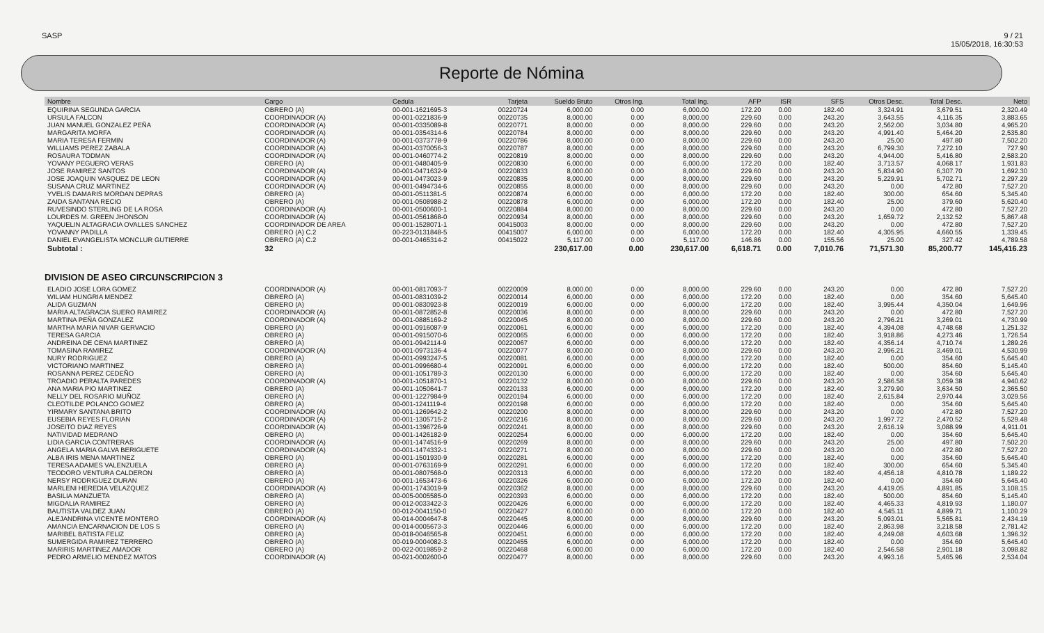SASP 9 / 21
15/05/2018, 16:30:53
Reporte de Nómina
| Nombre | Cargo | Cedula | Tarjeta | Sueldo Bruto | Otros Ing. | Total Ing. | AFP | ISR | SFS | Otros Desc. | Total Desc. | Neto |
| --- | --- | --- | --- | --- | --- | --- | --- | --- | --- | --- | --- | --- |
| EQUIRINA SEGUNDA GARCIA | OBRERO (A) | 00-001-1621695-3 | 00220724 | 6,000.00 | 0.00 | 6,000.00 | 172.20 | 0.00 | 182.40 | 3,324.91 | 3,679.51 | 2,320.49 |
| URSULA FALCON | COORDINADOR (A) | 00-001-0221836-9 | 00220735 | 8,000.00 | 0.00 | 8,000.00 | 229.60 | 0.00 | 243.20 | 3,643.55 | 4,116.35 | 3,883.65 |
| JUAN MANUEL GONZALEZ PEÑA | COORDINADOR (A) | 00-001-0335089-8 | 00220771 | 8,000.00 | 0.00 | 8,000.00 | 229.60 | 0.00 | 243.20 | 2,562.00 | 3,034.80 | 4,965.20 |
| MARGARITA MORFA | COORDINADOR (A) | 00-001-0354314-6 | 00220784 | 8,000.00 | 0.00 | 8,000.00 | 229.60 | 0.00 | 243.20 | 4,991.40 | 5,464.20 | 2,535.80 |
| MARIA TERESA FERMIN | COORDINADOR (A) | 00-001-0373778-9 | 00220786 | 8,000.00 | 0.00 | 8,000.00 | 229.60 | 0.00 | 243.20 | 25.00 | 497.80 | 7,502.20 |
| WILLIAMS PEREZ ZABALA | COORDINADOR (A) | 00-001-0370056-3 | 00220787 | 8,000.00 | 0.00 | 8,000.00 | 229.60 | 0.00 | 243.20 | 6,799.30 | 7,272.10 | 727.90 |
| ROSAURA TODMAN | COORDINADOR (A) | 00-001-0460774-2 | 00220819 | 8,000.00 | 0.00 | 8,000.00 | 229.60 | 0.00 | 243.20 | 4,944.00 | 5,416.80 | 2,583.20 |
| YOVANY PEGUERO VERAS | OBRERO (A) | 00-001-0480405-9 | 00220830 | 6,000.00 | 0.00 | 6,000.00 | 172.20 | 0.00 | 182.40 | 3,713.57 | 4,068.17 | 1,931.83 |
| JOSE RAMIREZ SANTOS | COORDINADOR (A) | 00-001-0471632-9 | 00220833 | 8,000.00 | 0.00 | 8,000.00 | 229.60 | 0.00 | 243.20 | 5,834.90 | 6,307.70 | 1,692.30 |
| JOSE JOAQUIN VASQUEZ DE LEON | COORDINADOR (A) | 00-001-0473023-9 | 00220835 | 8,000.00 | 0.00 | 8,000.00 | 229.60 | 0.00 | 243.20 | 5,229.91 | 5,702.71 | 2,297.29 |
| SUSANA CRUZ MARTINEZ | COORDINADOR (A) | 00-001-0494734-6 | 00220855 | 8,000.00 | 0.00 | 8,000.00 | 229.60 | 0.00 | 243.20 | 0.00 | 472.80 | 7,527.20 |
| YVELIS DAMARIS MORDAN DEPRAS | OBRERO (A) | 00-001-0511381-5 | 00220874 | 6,000.00 | 0.00 | 6,000.00 | 172.20 | 0.00 | 182.40 | 300.00 | 654.60 | 5,345.40 |
| ZAIDA SANTANA RECIO | OBRERO (A) | 00-001-0508988-2 | 00220878 | 6,000.00 | 0.00 | 6,000.00 | 172.20 | 0.00 | 182.40 | 25.00 | 379.60 | 5,620.40 |
| RUVESINDO STERLING DE LA ROSA | COORDINADOR (A) | 00-001-0500600-1 | 00220884 | 8,000.00 | 0.00 | 8,000.00 | 229.60 | 0.00 | 243.20 | 0.00 | 472.80 | 7,527.20 |
| LOURDES M. GREEN JHONSON | COORDINADOR (A) | 00-001-0561868-0 | 00220934 | 8,000.00 | 0.00 | 8,000.00 | 229.60 | 0.00 | 243.20 | 1,659.72 | 2,132.52 | 5,867.48 |
| YAQUELIN ALTAGRACIA OVALLES SANCHEZ | COORDINADOR DE AREA | 00-001-1528071-1 | 00415003 | 8,000.00 | 0.00 | 8,000.00 | 229.60 | 0.00 | 243.20 | 0.00 | 472.80 | 7,527.20 |
| YOVANNY PADILLA | OBRERO (A) C.2 | 00-223-0131848-5 | 00415007 | 6,000.00 | 0.00 | 6,000.00 | 172.20 | 0.00 | 182.40 | 4,305.95 | 4,660.55 | 1,339.45 |
| DANIEL EVANGELISTA MONCLUR GUTIERRE | OBRERO (A) C.2 | 00-001-0465314-2 | 00415022 | 5,117.00 | 0.00 | 5,117.00 | 146.86 | 0.00 | 155.56 | 25.00 | 327.42 | 4,789.58 |
| Subtotal : | 32 | | | 230,617.00 | 0.00 | 230,617.00 | 6,618.71 | 0.00 | 7,010.76 | 71,571.30 | 85,200.77 | 145,416.23 |
| DIVISION DE ASEO CIRCUNSCRIPCION 3 | | | | | | | | | | | | |
| ELADIO JOSE LORA GOMEZ | COORDINADOR (A) | 00-001-0817093-7 | 00220009 | 8,000.00 | 0.00 | 8,000.00 | 229.60 | 0.00 | 243.20 | 0.00 | 472.80 | 7,527.20 |
| WILIAM HUNGRIA MENDEZ | OBRERO (A) | 00-001-0831039-2 | 00220014 | 6,000.00 | 0.00 | 6,000.00 | 172.20 | 0.00 | 182.40 | 0.00 | 354.60 | 5,645.40 |
| ALIDA GUZMAN | OBRERO (A) | 00-001-0830923-8 | 00220019 | 6,000.00 | 0.00 | 6,000.00 | 172.20 | 0.00 | 182.40 | 3,995.44 | 4,350.04 | 1,649.96 |
| MARIA ALTAGRACIA SUERO RAMIREZ | COORDINADOR (A) | 00-001-0872852-8 | 00220036 | 8,000.00 | 0.00 | 8,000.00 | 229.60 | 0.00 | 243.20 | 0.00 | 472.80 | 7,527.20 |
| MARTINA PEÑA GONZALEZ | COORDINADOR (A) | 00-001-0885169-2 | 00220045 | 8,000.00 | 0.00 | 8,000.00 | 229.60 | 0.00 | 243.20 | 2,796.21 | 3,269.01 | 4,730.99 |
| MARTHA MARIA NIVAR GERVACIO | OBRERO (A) | 00-001-0916087-9 | 00220061 | 6,000.00 | 0.00 | 6,000.00 | 172.20 | 0.00 | 182.40 | 4,394.08 | 4,748.68 | 1,251.32 |
| TERESA GARCIA | OBRERO (A) | 00-001-0915070-6 | 00220065 | 6,000.00 | 0.00 | 6,000.00 | 172.20 | 0.00 | 182.40 | 3,918.86 | 4,273.46 | 1,726.54 |
| ANDREINA DE CENA MARTINEZ | OBRERO (A) | 00-001-0942114-9 | 00220067 | 6,000.00 | 0.00 | 6,000.00 | 172.20 | 0.00 | 182.40 | 4,356.14 | 4,710.74 | 1,289.26 |
| TOMASINA RAMIREZ | COORDINADOR (A) | 00-001-0973136-4 | 00220077 | 8,000.00 | 0.00 | 8,000.00 | 229.60 | 0.00 | 243.20 | 2,996.21 | 3,469.01 | 4,530.99 |
| NURY RODRIGUEZ | OBRERO (A) | 00-001-0993247-5 | 00220081 | 6,000.00 | 0.00 | 6,000.00 | 172.20 | 0.00 | 182.40 | 0.00 | 354.60 | 5,645.40 |
| VICTORIANO MARTINEZ | OBRERO (A) | 00-001-0996680-4 | 00220091 | 6,000.00 | 0.00 | 6,000.00 | 172.20 | 0.00 | 182.40 | 500.00 | 854.60 | 5,145.40 |
| ROSANNA PEREZ CEDEÑO | OBRERO (A) | 00-001-1051789-3 | 00220130 | 6,000.00 | 0.00 | 6,000.00 | 172.20 | 0.00 | 182.40 | 0.00 | 354.60 | 5,645.40 |
| TROADIO PERALTA PAREDES | COORDINADOR (A) | 00-001-1051870-1 | 00220132 | 8,000.00 | 0.00 | 8,000.00 | 229.60 | 0.00 | 243.20 | 2,586.58 | 3,059.38 | 4,940.62 |
| ANA MARIA PIO MARTINEZ | OBRERO (A) | 00-001-1050641-7 | 00220133 | 6,000.00 | 0.00 | 6,000.00 | 172.20 | 0.00 | 182.40 | 3,279.90 | 3,634.50 | 2,365.50 |
| NELLY DEL ROSARIO MUÑOZ | OBRERO (A) | 00-001-1227984-9 | 00220194 | 6,000.00 | 0.00 | 6,000.00 | 172.20 | 0.00 | 182.40 | 2,615.84 | 2,970.44 | 3,029.56 |
| CLEOTILDE POLANCO GOMEZ | OBRERO (A) | 00-001-1241119-4 | 00220198 | 6,000.00 | 0.00 | 6,000.00 | 172.20 | 0.00 | 182.40 | 0.00 | 354.60 | 5,645.40 |
| YIRMARY SANTANA BRITO | COORDINADOR (A) | 00-001-1269642-2 | 00220200 | 8,000.00 | 0.00 | 8,000.00 | 229.60 | 0.00 | 243.20 | 0.00 | 472.80 | 7,527.20 |
| EUSEBIA REYES FLORIAN | COORDINADOR (A) | 00-001-1305715-2 | 00220216 | 8,000.00 | 0.00 | 8,000.00 | 229.60 | 0.00 | 243.20 | 1,997.72 | 2,470.52 | 5,529.48 |
| JOSEITO DIAZ REYES | COORDINADOR (A) | 00-001-1396726-9 | 00220241 | 8,000.00 | 0.00 | 8,000.00 | 229.60 | 0.00 | 243.20 | 2,616.19 | 3,088.99 | 4,911.01 |
| NATIVIDAD MEDRANO | OBRERO (A) | 00-001-1426182-9 | 00220254 | 6,000.00 | 0.00 | 6,000.00 | 172.20 | 0.00 | 182.40 | 0.00 | 354.60 | 5,645.40 |
| LIDIA GARCIA CONTRERAS | COORDINADOR (A) | 00-001-1474516-9 | 00220269 | 8,000.00 | 0.00 | 8,000.00 | 229.60 | 0.00 | 243.20 | 25.00 | 497.80 | 7,502.20 |
| ANGELA MARIA GALVA BERIGUETE | COORDINADOR (A) | 00-001-1474332-1 | 00220271 | 8,000.00 | 0.00 | 8,000.00 | 229.60 | 0.00 | 243.20 | 0.00 | 472.80 | 7,527.20 |
| ALBA IRIS MENA MARTINEZ | OBRERO (A) | 00-001-1501930-9 | 00220281 | 6,000.00 | 0.00 | 6,000.00 | 172.20 | 0.00 | 182.40 | 0.00 | 354.60 | 5,645.40 |
| TERESA ADAMES VALENZUELA | OBRERO (A) | 00-001-0763169-9 | 00220291 | 6,000.00 | 0.00 | 6,000.00 | 172.20 | 0.00 | 182.40 | 300.00 | 654.60 | 5,345.40 |
| TEODORO VENTURA CALDERON | OBRERO (A) | 00-001-0807568-0 | 00220313 | 6,000.00 | 0.00 | 6,000.00 | 172.20 | 0.00 | 182.40 | 4,456.18 | 4,810.78 | 1,189.22 |
| NERSY RODRIGUEZ DURAN | OBRERO (A) | 00-001-1653473-6 | 00220326 | 6,000.00 | 0.00 | 6,000.00 | 172.20 | 0.00 | 182.40 | 0.00 | 354.60 | 5,645.40 |
| MARLENI HEREDIA VELAZQUEZ | COORDINADOR (A) | 00-001-1743019-9 | 00220362 | 8,000.00 | 0.00 | 8,000.00 | 229.60 | 0.00 | 243.20 | 4,419.05 | 4,891.85 | 3,108.15 |
| BASILIA MANZUETA | OBRERO (A) | 00-005-0005585-0 | 00220393 | 6,000.00 | 0.00 | 6,000.00 | 172.20 | 0.00 | 182.40 | 500.00 | 854.60 | 5,145.40 |
| MIGDALIA RAMIREZ | OBRERO (A) | 00-012-0033422-3 | 00220426 | 6,000.00 | 0.00 | 6,000.00 | 172.20 | 0.00 | 182.40 | 4,465.33 | 4,819.93 | 1,180.07 |
| BAUTISTA VALDEZ JUAN | OBRERO (A) | 00-012-0041150-0 | 00220427 | 6,000.00 | 0.00 | 6,000.00 | 172.20 | 0.00 | 182.40 | 4,545.11 | 4,899.71 | 1,100.29 |
| ALEJANDRINA VICENTE MONTERO | COORDINADOR (A) | 00-014-0004647-8 | 00220445 | 8,000.00 | 0.00 | 8,000.00 | 229.60 | 0.00 | 243.20 | 5,093.01 | 5,565.81 | 2,434.19 |
| AMANCIA ENCARNACION DE LOS S | OBRERO (A) | 00-014-0005673-3 | 00220446 | 6,000.00 | 0.00 | 6,000.00 | 172.20 | 0.00 | 182.40 | 2,863.98 | 3,218.58 | 2,781.42 |
| MARIBEL BATISTA FELIZ | OBRERO (A) | 00-018-0046565-8 | 00220451 | 6,000.00 | 0.00 | 6,000.00 | 172.20 | 0.00 | 182.40 | 4,249.08 | 4,603.68 | 1,396.32 |
| SUMERGIDA RAMIREZ TERRERO | OBRERO (A) | 00-019-0004082-3 | 00220455 | 6,000.00 | 0.00 | 6,000.00 | 172.20 | 0.00 | 182.40 | 0.00 | 354.60 | 5,645.40 |
| MARIRIS MARTINEZ AMADOR | OBRERO (A) | 00-022-0019859-2 | 00220468 | 6,000.00 | 0.00 | 6,000.00 | 172.20 | 0.00 | 182.40 | 2,546.58 | 2,901.18 | 3,098.82 |
| PEDRO ARMELIO MENDEZ MATOS | COORDINADOR (A) | 00-021-0002600-0 | 00220477 | 8,000.00 | 0.00 | 8,000.00 | 229.60 | 0.00 | 243.20 | 4,993.16 | 5,465.96 | 2,534.04 |